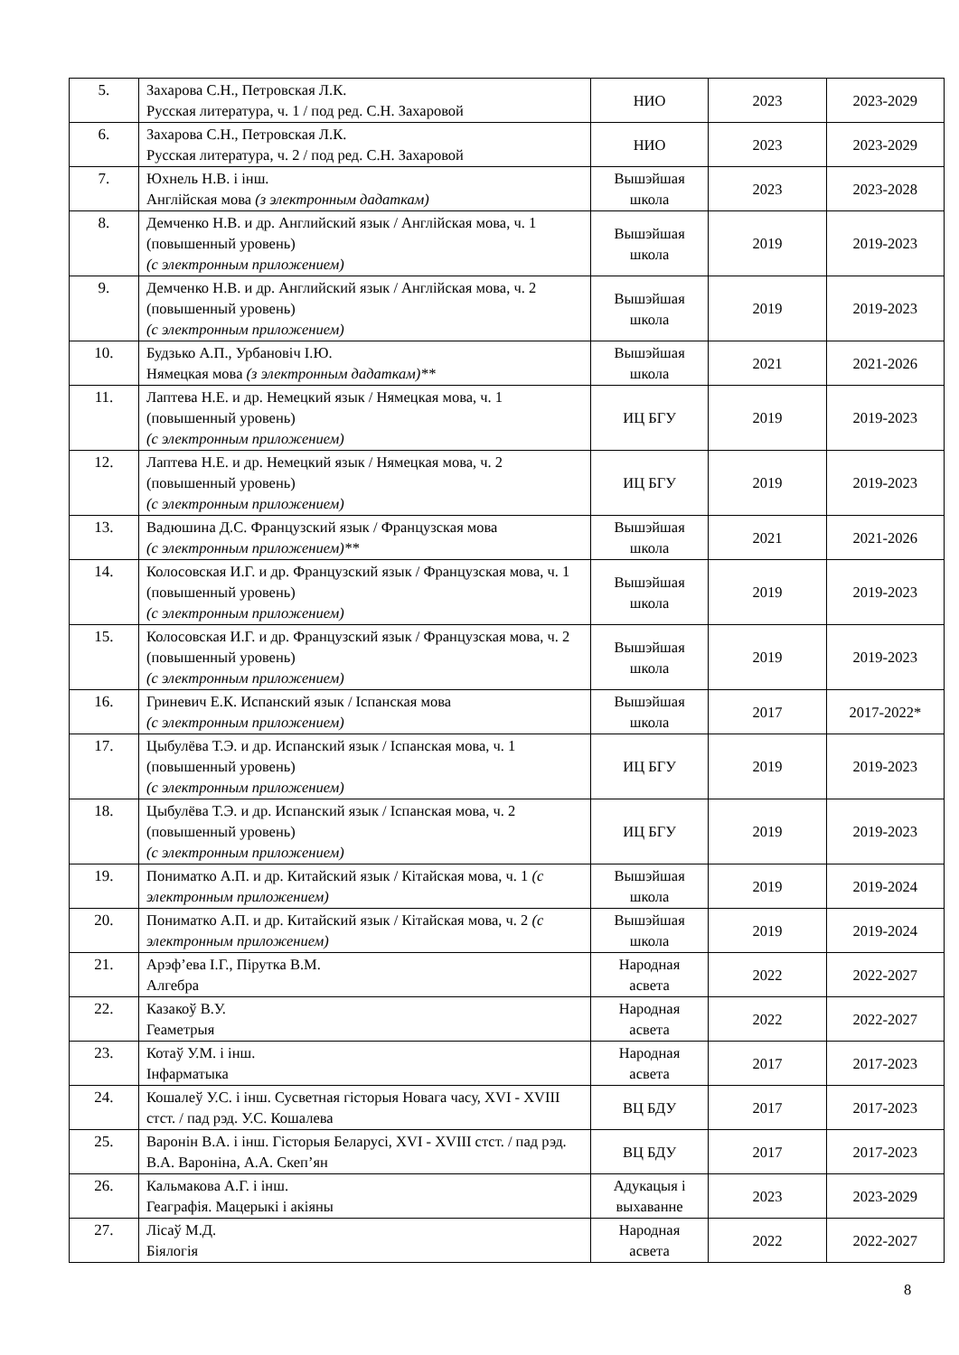| 5. | Захарова С.Н., Петровская Л.К. Русская литература, ч. 1 / под ред. С.Н. Захаровой | НИО | 2023 | 2023-2029 |
| 6. | Захарова С.Н., Петровская Л.К. Русская литература, ч. 2 / под ред. С.Н. Захаровой | НИО | 2023 | 2023-2029 |
| 7. | Юхнель Н.В. і інш. Англійская мова (з электронным дадаткам) | Вышэйшая школа | 2023 | 2023-2028 |
| 8. | Демченко Н.В. и др. Английский язык / Англійская мова, ч. 1 (повышенный уровень) (с электронным приложением) | Вышэйшая школа | 2019 | 2019-2023 |
| 9. | Демченко Н.В. и др. Английский язык / Англійская мова, ч. 2 (повышенный уровень) (с электронным приложением) | Вышэйшая школа | 2019 | 2019-2023 |
| 10. | Будзько А.П., Урбановіч І.Ю. Нямецкая мова (з электронным дадаткам)** | Вышэйшая школа | 2021 | 2021-2026 |
| 11. | Лаптева Н.Е. и др. Немецкий язык / Нямецкая мова, ч. 1 (повышенный уровень) (с электронным приложением) | ИЦ БГУ | 2019 | 2019-2023 |
| 12. | Лаптева Н.Е. и др. Немецкий язык / Нямецкая мова, ч. 2 (повышенный уровень) (с электронным приложением) | ИЦ БГУ | 2019 | 2019-2023 |
| 13. | Вадюшина Д.С. Французский язык / Французская мова (с электронным приложением)** | Вышэйшая школа | 2021 | 2021-2026 |
| 14. | Колосовская И.Г. и др. Французский язык / Французская мова, ч. 1 (повышенный уровень) (с электронным приложением) | Вышэйшая школа | 2019 | 2019-2023 |
| 15. | Колосовская И.Г. и др. Французский язык / Французская мова, ч. 2 (повышенный уровень) (с электронным приложением) | Вышэйшая школа | 2019 | 2019-2023 |
| 16. | Гриневич Е.К. Испанский язык / Іспанская мова (с электронным приложением) | Вышэйшая школа | 2017 | 2017-2022* |
| 17. | Цыбулёва Т.Э. и др. Испанский язык / Іспанская мова, ч. 1 (повышенный уровень) (с электронным приложением) | ИЦ БГУ | 2019 | 2019-2023 |
| 18. | Цыбулёва Т.Э. и др. Испанский язык / Іспанская мова, ч. 2 (повышенный уровень) (с электронным приложением) | ИЦ БГУ | 2019 | 2019-2023 |
| 19. | Пониматко А.П. и др. Китайский язык / Кітайская мова, ч. 1 (с электронным приложением) | Вышэйшая школа | 2019 | 2019-2024 |
| 20. | Пониматко А.П. и др. Китайский язык / Кітайская мова, ч. 2 (с электронным приложением) | Вышэйшая школа | 2019 | 2019-2024 |
| 21. | Арэф’ева І.Г., Пірутка В.М. Алгебра | Народная асвета | 2022 | 2022-2027 |
| 22. | Казакоў В.У. Геаметрыя | Народная асвета | 2022 | 2022-2027 |
| 23. | Котаў У.М. і інш. Інфарматыка | Народная асвета | 2017 | 2017-2023 |
| 24. | Кошалеў У.С. і інш. Сусветная гісторыя Новага часу, XVI - XVIII стст. / пад рэд. У.С. Кошалева | ВЦ БДУ | 2017 | 2017-2023 |
| 25. | Варонін В.А. і інш. Гісторыя Беларусі, XVI - XVIII стст. / пад рэд. В.А. Вароніна, А.А. Скеп’ян | ВЦ БДУ | 2017 | 2017-2023 |
| 26. | Кальмакова А.Г. і інш. Геаграфія. Мацерыкі і акіяны | Адукацыя і выхаванне | 2023 | 2023-2029 |
| 27. | Лісаў М.Д. Біялогія | Народная асвета | 2022 | 2022-2027 |
8